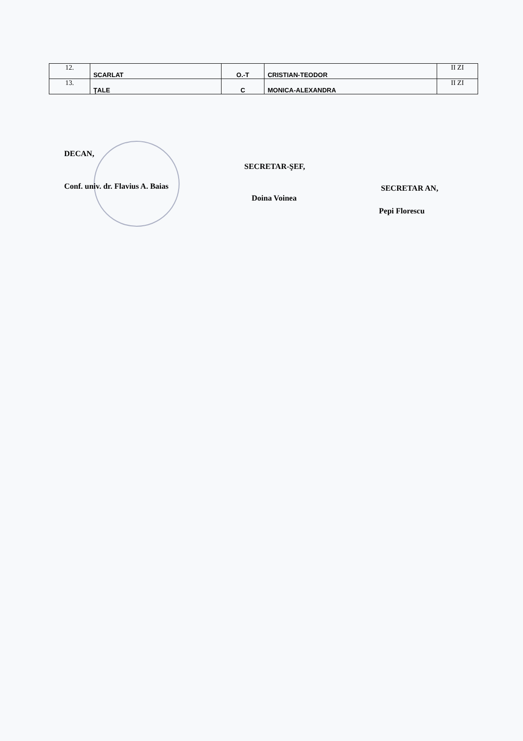| 12. | SCARLAT | O.-T | CRISTIAN-TEODOR | II ZI |
| 13. | ŢALE | C | MONICA-ALEXANDRA | II ZI |
DECAN,
Conf. univ. dr. Flavius A. Baias
SECRETAR-ŞEF,
Doina Voinea
SECRETAR AN,
Pepi Florescu